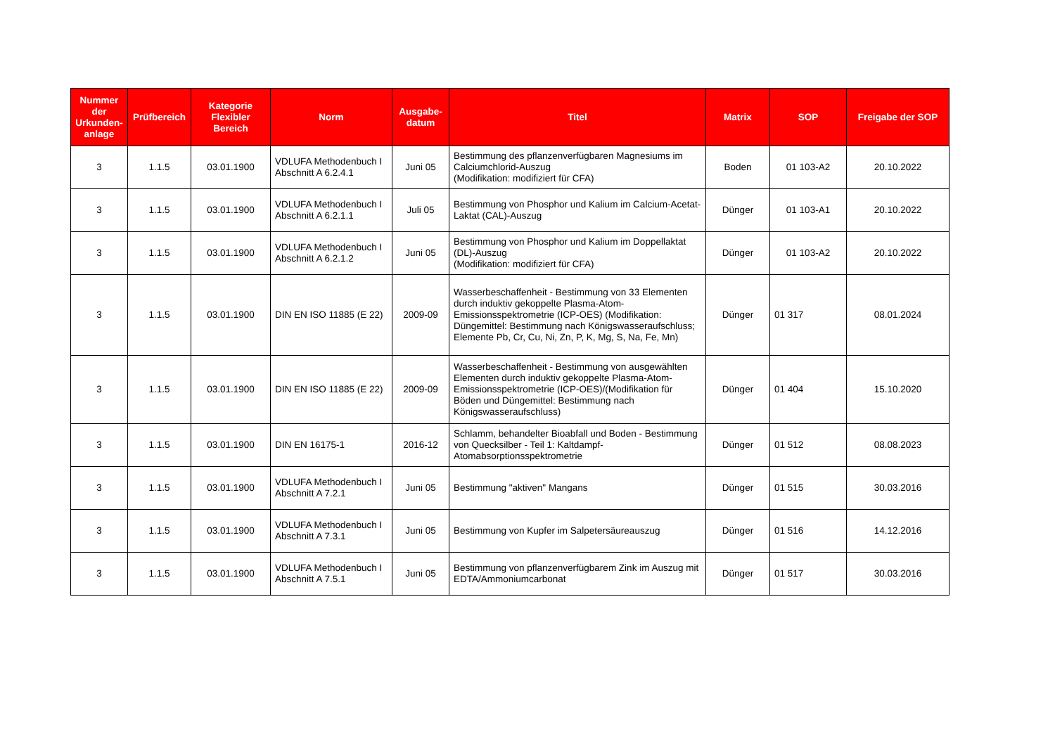| Nummer der Urkunden-anlage | Prüfbereich | Kategorie Flexibler Bereich | Norm | Ausgabe-datum | Titel | Matrix | SOP | Freigabe der SOP |
| --- | --- | --- | --- | --- | --- | --- | --- | --- |
| 3 | 1.1.5 | 03.01.1900 | VDLUFA Methodenbuch I Abschnitt A 6.2.4.1 | Juni 05 | Bestimmung des pflanzenverfügbaren Magnesiums im Calciumchlorid-Auszug (Modifikation: modifiziert für CFA) | Boden | 01 103-A2 | 20.10.2022 |
| 3 | 1.1.5 | 03.01.1900 | VDLUFA Methodenbuch I Abschnitt A 6.2.1.1 | Juli 05 | Bestimmung von Phosphor und Kalium im Calcium-Acetat- Laktat (CAL)-Auszug | Dünger | 01 103-A1 | 20.10.2022 |
| 3 | 1.1.5 | 03.01.1900 | VDLUFA Methodenbuch I Abschnitt A 6.2.1.2 | Juni 05 | Bestimmung von Phosphor und Kalium im Doppellaktat (DL)-Auszug (Modifikation: modifiziert für CFA) | Dünger | 01 103-A2 | 20.10.2022 |
| 3 | 1.1.5 | 03.01.1900 | DIN EN ISO 11885 (E 22) | 2009-09 | Wasserbeschaffenheit - Bestimmung von 33 Elementen durch induktiv gekoppelte Plasma-Atom-Emissionsspektrometrie (ICP-OES) (Modifikation: Düngemittel: Bestimmung nach Königswasseraufschluss; Elemente Pb, Cr, Cu, Ni, Zn, P, K, Mg, S, Na, Fe, Mn) | Dünger | 01 317 | 08.01.2024 |
| 3 | 1.1.5 | 03.01.1900 | DIN EN ISO 11885 (E 22) | 2009-09 | Wasserbeschaffenheit - Bestimmung von ausgewählten Elementen durch induktiv gekoppelte Plasma-Atom-Emissionsspektrometrie (ICP-OES)/(Modifikation für Böden und Düngemittel: Bestimmung nach Königswasseraufschluss) | Dünger | 01 404 | 15.10.2020 |
| 3 | 1.1.5 | 03.01.1900 | DIN EN 16175-1 | 2016-12 | Schlamm, behandelter Bioabfall und Boden - Bestimmung von Quecksilber - Teil 1: Kaltdampf-Atomabsorptionsspektrometrie | Dünger | 01 512 | 08.08.2023 |
| 3 | 1.1.5 | 03.01.1900 | VDLUFA Methodenbuch I Abschnitt A 7.2.1 | Juni 05 | Bestimmung "aktiven" Mangans | Dünger | 01 515 | 30.03.2016 |
| 3 | 1.1.5 | 03.01.1900 | VDLUFA Methodenbuch I Abschnitt A 7.3.1 | Juni 05 | Bestimmung von Kupfer im Salpetersäureauszug | Dünger | 01 516 | 14.12.2016 |
| 3 | 1.1.5 | 03.01.1900 | VDLUFA Methodenbuch I Abschnitt A 7.5.1 | Juni 05 | Bestimmung von pflanzenverfügbarem Zink im Auszug mit EDTA/Ammoniumcarbonat | Dünger | 01 517 | 30.03.2016 |